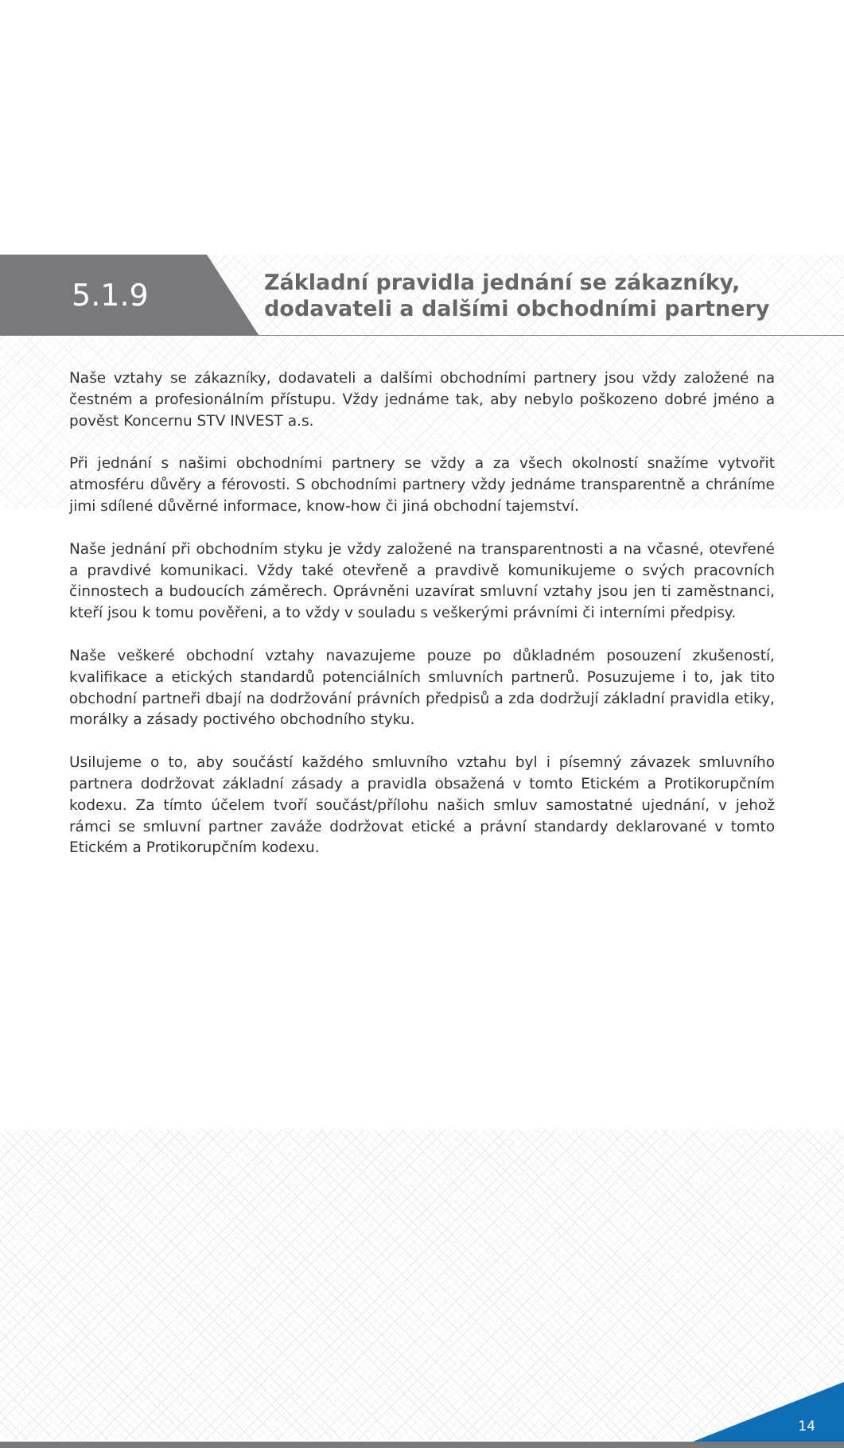5.1.9
Základní pravidla jednání se zákazníky,
dodavateli a dalšími obchodními partnery
Naše vztahy se zákazníky, dodavateli a dalšími obchodními partnery jsou vždy založené na čestném a profesionálním přístupu. Vždy jednáme tak, aby nebylo poškozeno dobré jméno a pověst Koncernu STV INVEST a.s.
Při jednání s našimi obchodními partnery se vždy a za všech okolností snažíme vytvořit atmosféru důvěry a férovosti. S obchodními partnery vždy jednáme transparentně a chráníme jimi sdílené důvěrné informace, know-how či jiná obchodní tajemství.
Naše jednání při obchodním styku je vždy založené na transparentnosti a na včasné, otevřené a pravdivé komunikaci. Vždy také otevřeně a pravdivě komunikujeme o svých pracovních činnostech a budoucích záměrech. Oprávněni uzavírat smluvní vztahy jsou jen ti zaměstnanci, kteří jsou k tomu pověřeni, a to vždy v souladu s veškerými právními či interními předpisy.
Naše veškeré obchodní vztahy navazujeme pouze po důkladném posouzení zkušeností, kvalifikace a etických standardů potenciálních smluvních partnerů. Posuzujeme i to, jak tito obchodní partneři dbají na dodržování právních předpisů a zda dodržují základní pravidla etiky, morálky a zásady poctivého obchodního styku.
Usilujeme o to, aby součástí každého smluvního vztahu byl i písemný závazek smluvního partnera dodržovat základní zásady a pravidla obsažená v tomto Etickém a Protikorupčním kodexu. Za tímto účelem tvoří součást/přílohu našich smluv samostatné ujednání, v jehož rámci se smluvní partner zaváže dodržovat etické a právní standardy deklarované v tomto Etickém a Protikorupčním kodexu.
14